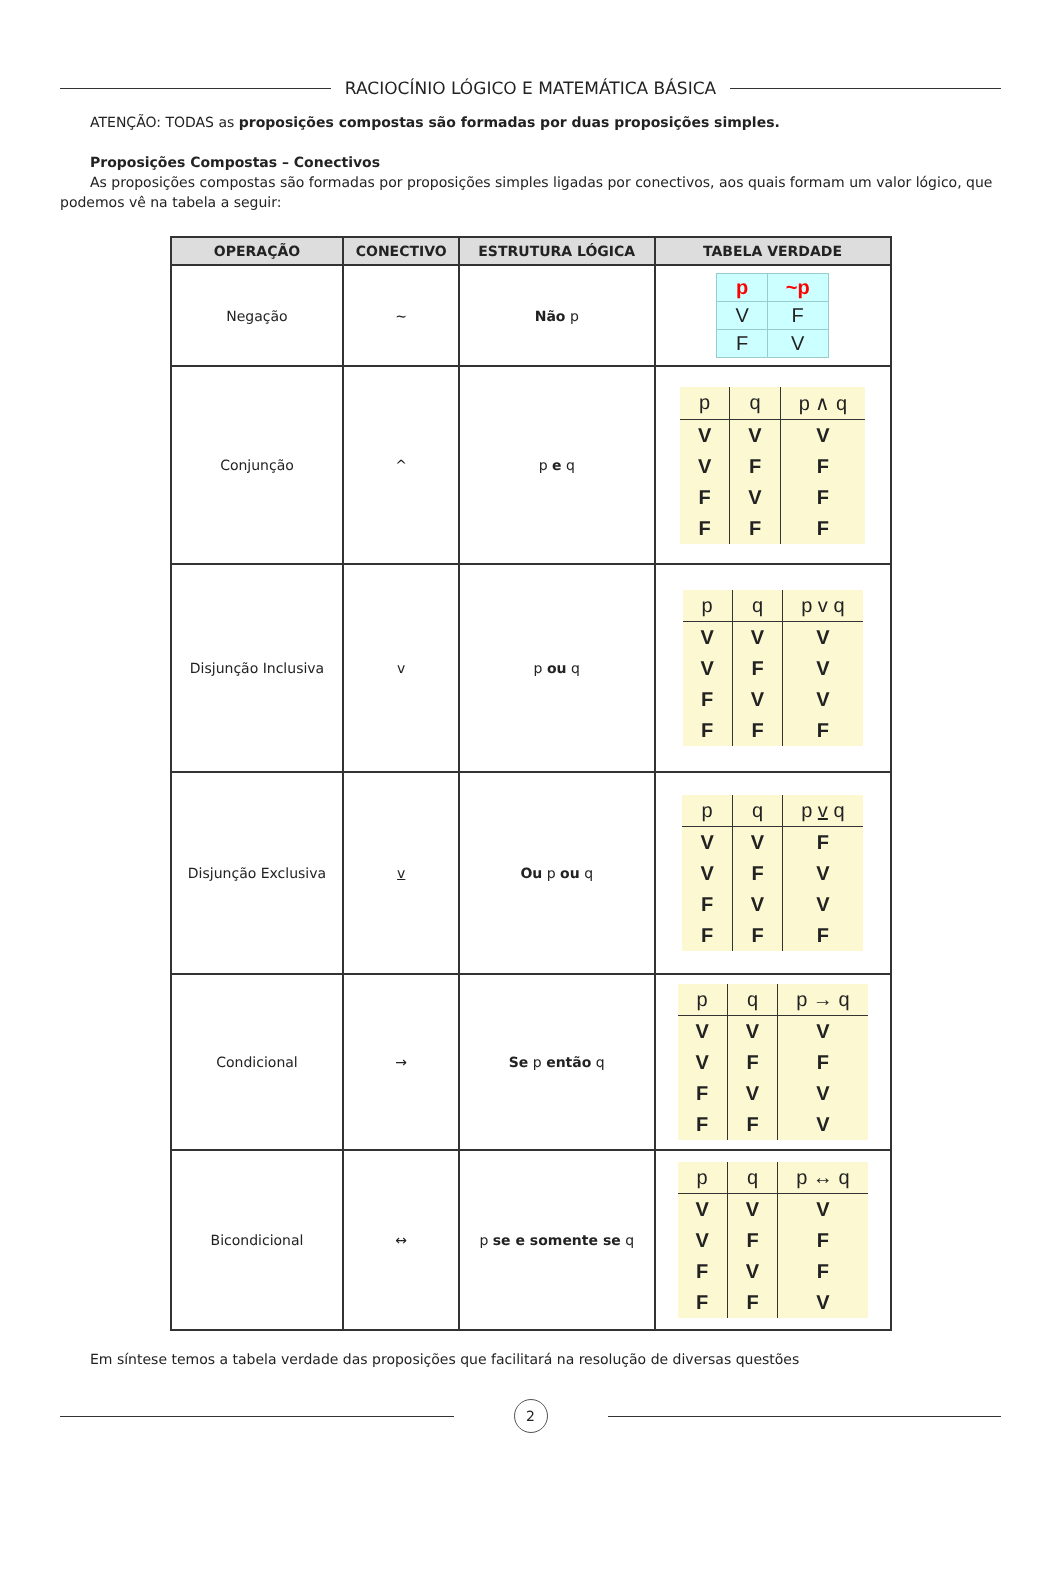RACIOCÍNIO LÓGICO E MATEMÁTICA BÁSICA
ATENÇÃO: TODAS as proposições compostas são formadas por duas proposições simples.
Proposições Compostas – Conectivos
As proposições compostas são formadas por proposições simples ligadas por conectivos, aos quais formam um valor lógico, que podemos vê na tabela a seguir:
| OPERAÇÃO | CONECTIVO | ESTRUTURA LÓGICA | TABELA VERDADE |
| --- | --- | --- | --- |
| Negação | ~ | Não p | / p / ~p / / V / F / / F / V / |
| Conjunção | ^ | p e q | / p / q / p ∧ q / / V / V / V / / V / F / F / / F / V / F / / F / F / F / |
| Disjunção Inclusiva | v | p ou q | / p / q / p v q / / V / V / V / / V / F / V / / F / V / V / / F / F / F / |
| Disjunção Exclusiva | v | Ou p ou q | / p / q / p v q / / V / V / F / / V / F / V / / F / V / V / / F / F / F / |
| Condicional | → | Se p então q | / p / q / p → q / / V / V / V / / V / F / F / / F / V / V / / F / F / V / |
| Bicondicional | ↔ | p se e somente se q | / p / q / p ↔ q / / V / V / V / / V / F / F / / F / V / F / / F / F / V / |
Em síntese temos a tabela verdade das proposições que facilitará na resolução de diversas questões
2